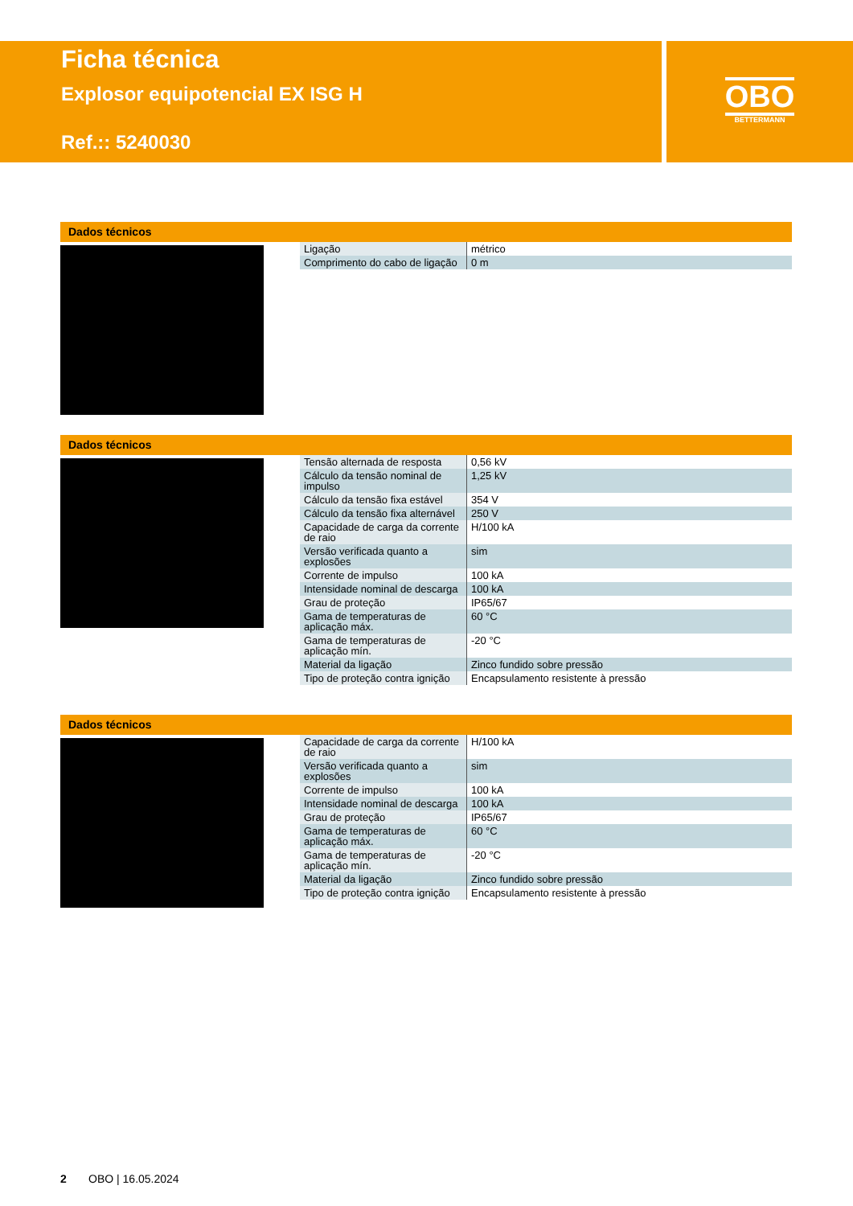Ficha técnica
Explosor equipotencial EX ISG H
Ref.:: 5240030
OBO
BETTERMANN
Dados técnicos
| Ligação | métrico |
| Comprimento do cabo de ligação | 0 m |
Dados técnicos
| Tensão alternada de resposta | 0,56 kV |
| Cálculo da tensão nominal de impulso | 1,25 kV |
| Cálculo da tensão fixa estável | 354 V |
| Cálculo da tensão fixa alternável | 250 V |
| Capacidade de carga da corrente de raio | H/100 kA |
| Versão verificada quanto a explosões | sim |
| Corrente de impulso | 100 kA |
| Intensidade nominal de descarga | 100 kA |
| Grau de proteção | IP65/67 |
| Gama de temperaturas de aplicação máx. | 60 °C |
| Gama de temperaturas de aplicação mín. | -20 °C |
| Material da ligação | Zinco fundido sobre pressão |
| Tipo de proteção contra ignição | Encapsulamento resistente à pressão |
Dados técnicos
| Capacidade de carga da corrente de raio | H/100 kA |
| Versão verificada quanto a explosões | sim |
| Corrente de impulso | 100 kA |
| Intensidade nominal de descarga | 100 kA |
| Grau de proteção | IP65/67 |
| Gama de temperaturas de aplicação máx. | 60 °C |
| Gama de temperaturas de aplicação mín. | -20 °C |
| Material da ligação | Zinco fundido sobre pressão |
| Tipo de proteção contra ignição | Encapsulamento resistente à pressão |
2 OBO | 16.05.2024